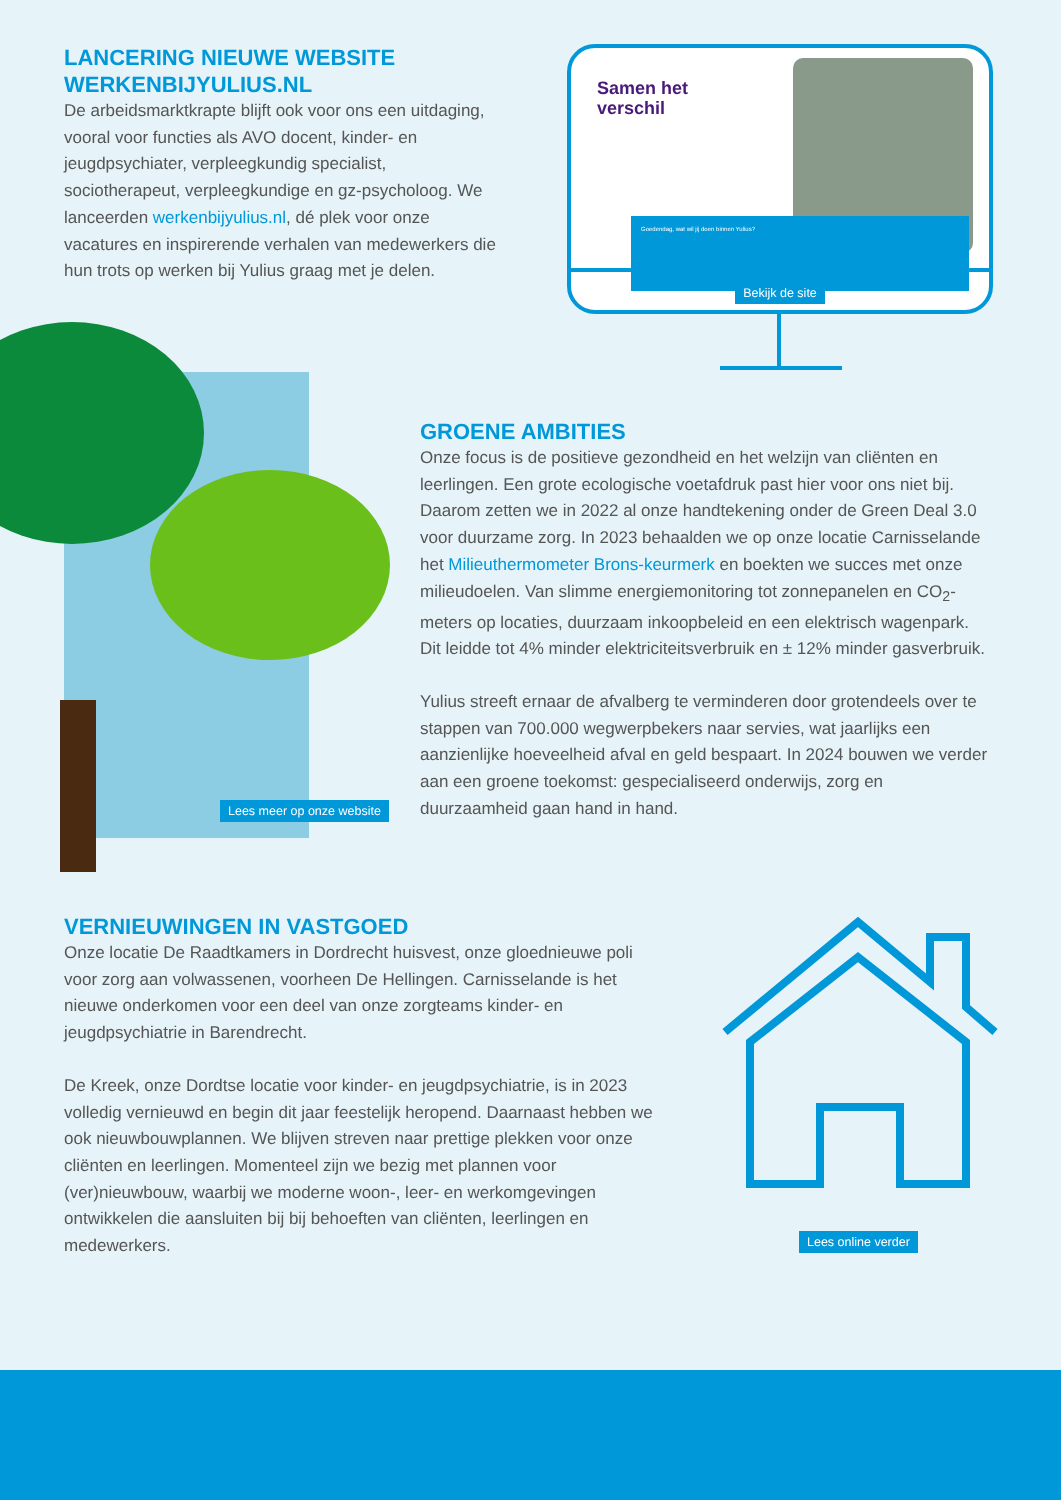LANCERING NIEUWE WEBSITE WERKENBIJYULIUS.NL
De arbeidsmarktkrapte blijft ook voor ons een uitdaging, vooral voor functies als AVO docent, kinder- en jeugdpsychiater, verpleegkundig specialist, sociotherapeut, verpleegkundige en gz-psycholoog. We lanceerden werkenbijyulius.nl, dé plek voor onze vacatures en inspirerende verhalen van medewerkers die hun trots op werken bij Yulius graag met je delen.
Samen het
verschil
Goedendag, wat wil jij doen binnen Yulius?
Bekijk de site
Lees meer op onze website
GROENE AMBITIES
Onze focus is de positieve gezondheid en het welzijn van cliënten en leerlingen. Een grote ecologische voetafdruk past hier voor ons niet bij. Daarom zetten we in 2022 al onze handtekening onder de Green Deal 3.0 voor duurzame zorg. In 2023 behaalden we op onze locatie Carnisselande het Milieuthermometer Brons-keurmerk en boekten we succes met onze milieudoelen. Van slimme energiemonitoring tot zonnepanelen en CO<sub>2</sub>-meters op locaties, duurzaam inkoopbeleid en een elektrisch wagenpark. Dit leidde tot 4% minder elektriciteitsverbruik en ± 12% minder gasverbruik.
Yulius streeft ernaar de afvalberg te verminderen door grotendeels over te stappen van 700.000 wegwerpbekers naar servies, wat jaarlijks een aanzienlijke hoeveelheid afval en geld bespaart. In 2024 bouwen we verder aan een groene toekomst: gespecialiseerd onderwijs, zorg en duurzaamheid gaan hand in hand.
VERNIEUWINGEN IN VASTGOED
Onze locatie De Raadtkamers in Dordrecht huisvest, onze gloednieuwe poli voor zorg aan volwassenen, voorheen De Hellingen. Carnisselande is het nieuwe onderkomen voor een deel van onze zorgteams kinder- en jeugdpsychiatrie in Barendrecht.
De Kreek, onze Dordtse locatie voor kinder- en jeugdpsychiatrie, is in 2023 volledig vernieuwd en begin dit jaar feestelijk heropend. Daarnaast hebben we ook nieuwbouwplannen. We blijven streven naar prettige plekken voor onze cliënten en leerlingen. Momenteel zijn we bezig met plannen voor (ver)nieuwbouw, waarbij we moderne woon-, leer- en werkomgevingen ontwikkelen die aansluiten bij bij behoeften van cliënten, leerlingen en medewerkers.
Lees online verder